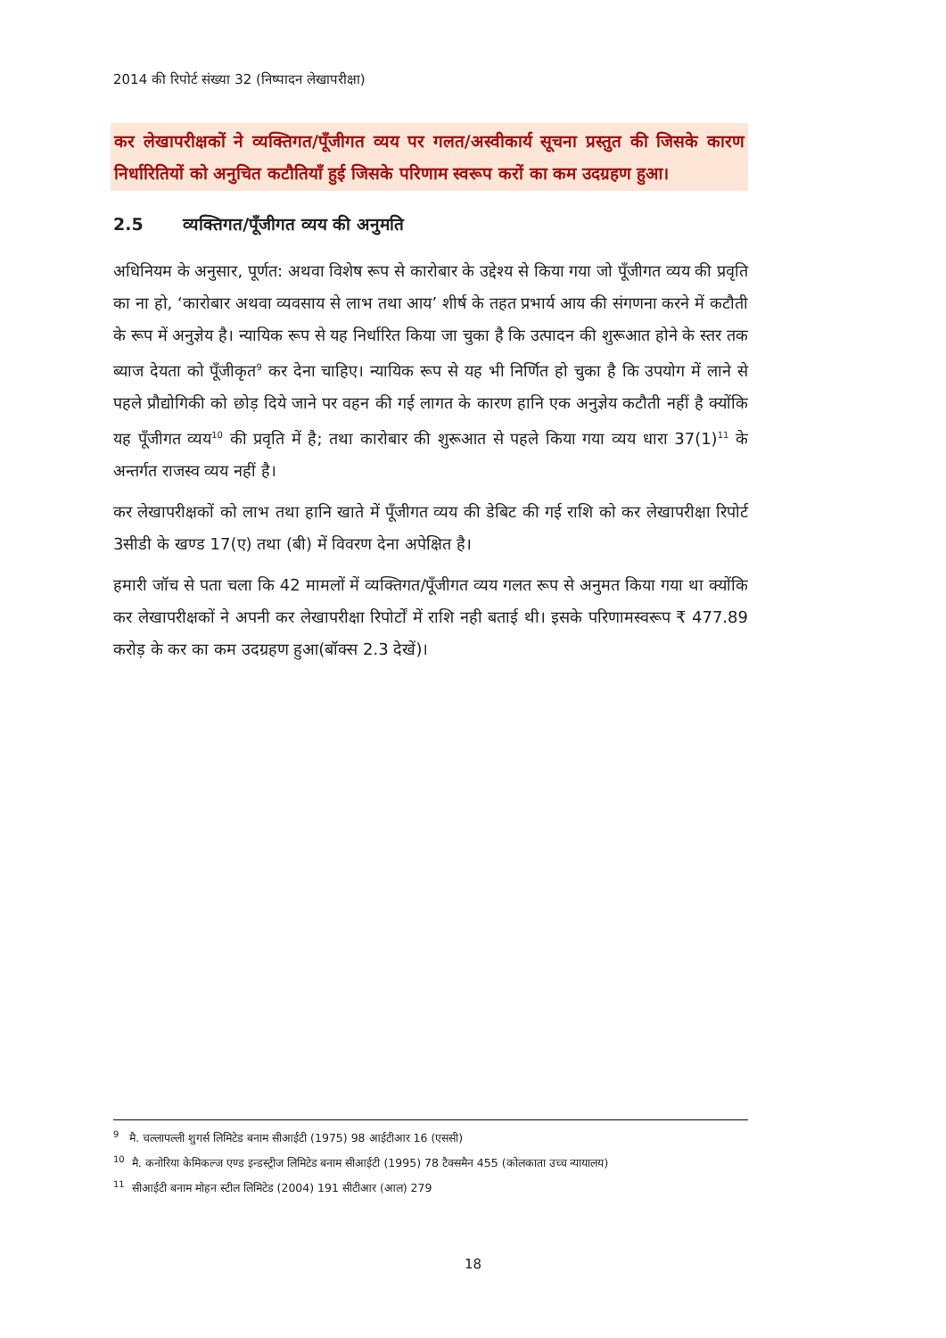2014 की रिपोर्ट संख्या 32 (निष्पादन लेखापरीक्षा)
कर लेखापरीक्षकों ने व्यक्तिगत/पूँजीगत व्यय पर गलत/अस्वीकार्य सूचना प्रस्तुत की जिसके कारण निर्धारितियों को अनुचित कटौतियाँ हुई जिसके परिणाम स्वरूप करों का कम उदग्रहण हुआ।
2.5 व्यक्तिगत/पूँजीगत व्यय की अनुमति
अधिनियम के अनुसार, पूर्णत: अथवा विशेष रूप से कारोबार के उद्देश्य से किया गया जो पूँजीगत व्यय की प्रवृति का ना हो, ‘कारोबार अथवा व्यवसाय से लाभ तथा आय’ शीर्ष के तहत प्रभार्य आय की संगणना करने में कटौती के रूप में अनुज्ञेय है। न्यायिक रूप से यह निर्धारित किया जा चुका है कि उत्पादन की शुरूआत होने के स्तर तक ब्याज देयता को पूँजीकृत<sup>9</sup> कर देना चाहिए। न्यायिक रूप से यह भी निर्णित हो चुका है कि उपयोग में लाने से पहले प्रौद्योगिकी को छोड़ दिये जाने पर वहन की गई लागत के कारण हानि एक अनुज्ञेय कटौती नहीं है क्योंकि यह पूँजीगत व्यय<sup>10</sup> की प्रवृति में है; तथा कारोबार की शुरूआत से पहले किया गया व्यय धारा 37(1)<sup>11</sup> के अन्तर्गत राजस्व व्यय नहीं है।
कर लेखापरीक्षकों को लाभ तथा हानि खाते में पूँजीगत व्यय की डेबिट की गई राशि को कर लेखापरीक्षा रिपोर्ट 3सीडी के खण्ड 17(ए) तथा (बी) में विवरण देना अपेक्षित है।
हमारी जॉच से पता चला कि 42 मामलों में व्यक्तिगत/पूँजीगत व्यय गलत रूप से अनुमत किया गया था क्योंकि कर लेखापरीक्षकों ने अपनी कर लेखापरीक्षा रिपोर्टों में राशि नही बताई थी। इसके परिणामस्वरूप ₹ 477.89 करोड़ के कर का कम उदग्रहण हुआ(बॉक्स 2.3 देखें)।
<sup>9</sup> मै. चल्लापल्ली शुगर्स लिमिटेड बनाम सीआईटी (1975) 98 आईटीआर 16 (एससी)
<sup>10</sup> मै. कनोरिया केमिकल्ज एण्ड इन्डस्ट्रीज लिमिटेड बनाम सीआईटी (1995) 78 टैक्समैन 455 (कोलकाता उच्च न्यायालय)
<sup>11</sup> सीआईटी बनाम मोहन स्टील लिमिटेड (2004) 191 सीटीआर (आल) 279
18